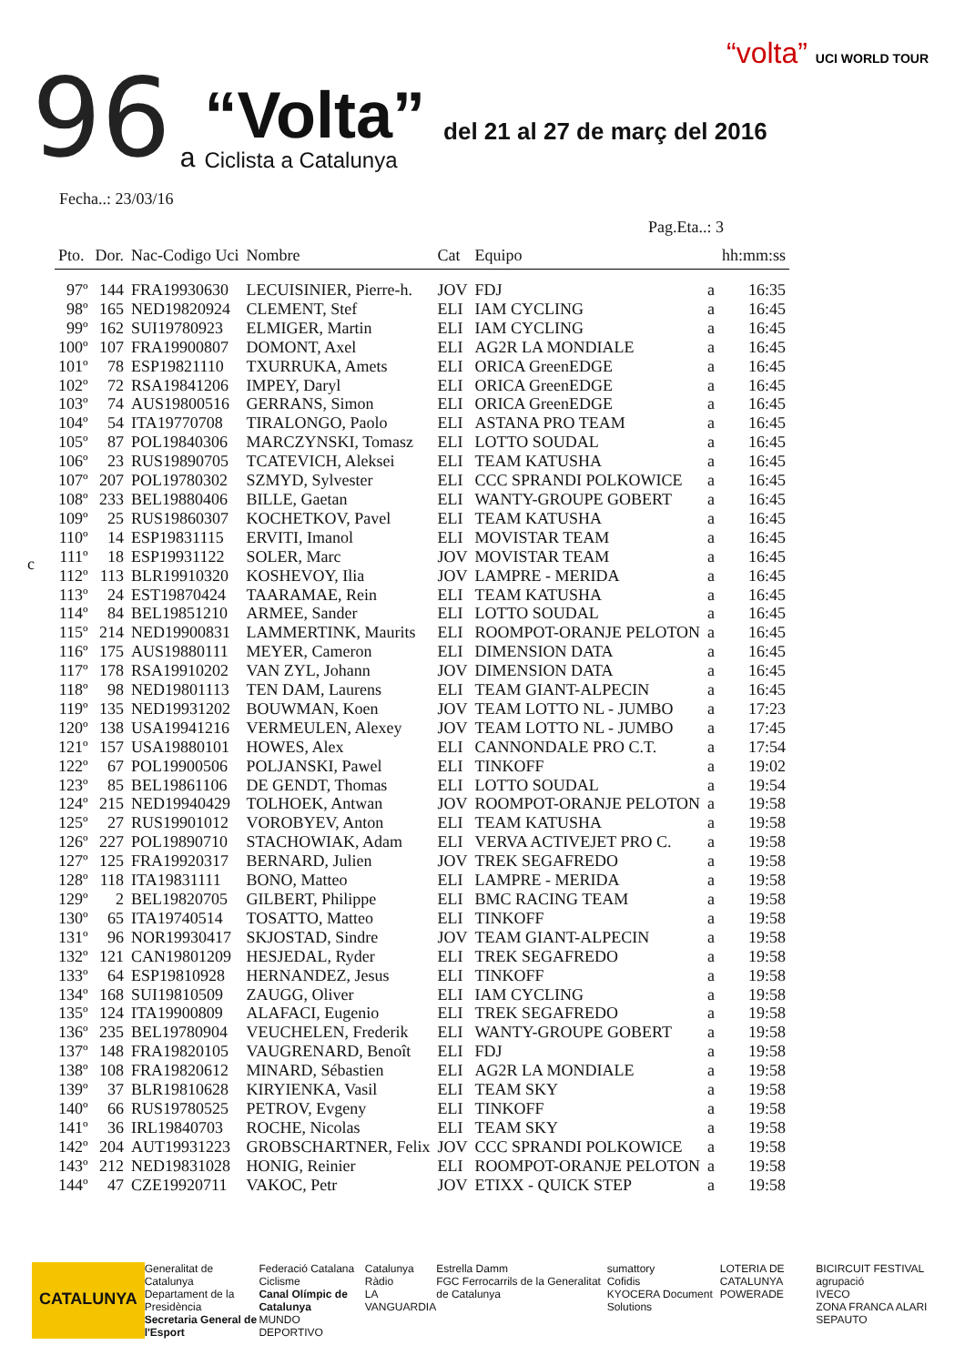96 a “Volta”
Ciclista a Catalunya del 21 al 27 de març del 2016
“volta” UCI WORLD TOUR
Fecha..: 23/03/16
Pag.Eta..: 3
c
| Pto. | Dor. | Nac-Codigo Uci | Nombre | Cat | Equipo | | hh:mm:ss |
| --- | --- | --- | --- | --- | --- | --- | --- |
| 97º | 144 | FRA19930630 | LECUISINIER, Pierre-h. | JOV | FDJ | a | 16:35 |
| 98º | 165 | NED19820924 | CLEMENT, Stef | ELI | IAM CYCLING | a | 16:45 |
| 99º | 162 | SUI19780923 | ELMIGER, Martin | ELI | IAM CYCLING | a | 16:45 |
| 100º | 107 | FRA19900807 | DOMONT, Axel | ELI | AG2R LA MONDIALE | a | 16:45 |
| 101º | 78 | ESP19821110 | TXURRUKA, Amets | ELI | ORICA GreenEDGE | a | 16:45 |
| 102º | 72 | RSA19841206 | IMPEY, Daryl | ELI | ORICA GreenEDGE | a | 16:45 |
| 103º | 74 | AUS19800516 | GERRANS, Simon | ELI | ORICA GreenEDGE | a | 16:45 |
| 104º | 54 | ITA19770708 | TIRALONGO, Paolo | ELI | ASTANA PRO TEAM | a | 16:45 |
| 105º | 87 | POL19840306 | MARCZYNSKI, Tomasz | ELI | LOTTO SOUDAL | a | 16:45 |
| 106º | 23 | RUS19890705 | TCATEVICH, Aleksei | ELI | TEAM KATUSHA | a | 16:45 |
| 107º | 207 | POL19780302 | SZMYD, Sylvester | ELI | CCC SPRANDI POLKOWICE | a | 16:45 |
| 108º | 233 | BEL19880406 | BILLE, Gaetan | ELI | WANTY-GROUPE GOBERT | a | 16:45 |
| 109º | 25 | RUS19860307 | KOCHETKOV, Pavel | ELI | TEAM KATUSHA | a | 16:45 |
| 110º | 14 | ESP19831115 | ERVITI, Imanol | ELI | MOVISTAR TEAM | a | 16:45 |
| 111º | 18 | ESP19931122 | SOLER, Marc | JOV | MOVISTAR TEAM | a | 16:45 |
| 112º | 113 | BLR19910320 | KOSHEVOY, Ilia | JOV | LAMPRE - MERIDA | a | 16:45 |
| 113º | 24 | EST19870424 | TAARAMAE, Rein | ELI | TEAM KATUSHA | a | 16:45 |
| 114º | 84 | BEL19851210 | ARMEE, Sander | ELI | LOTTO SOUDAL | a | 16:45 |
| 115º | 214 | NED19900831 | LAMMERTINK, Maurits | ELI | ROOMPOT-ORANJE PELOTON | a | 16:45 |
| 116º | 175 | AUS19880111 | MEYER, Cameron | ELI | DIMENSION DATA | a | 16:45 |
| 117º | 178 | RSA19910202 | VAN ZYL, Johann | JOV | DIMENSION DATA | a | 16:45 |
| 118º | 98 | NED19801113 | TEN DAM, Laurens | ELI | TEAM GIANT-ALPECIN | a | 16:45 |
| 119º | 135 | NED19931202 | BOUWMAN, Koen | JOV | TEAM LOTTO NL - JUMBO | a | 17:23 |
| 120º | 138 | USA19941216 | VERMEULEN, Alexey | JOV | TEAM LOTTO NL - JUMBO | a | 17:45 |
| 121º | 157 | USA19880101 | HOWES, Alex | ELI | CANNONDALE PRO C.T. | a | 17:54 |
| 122º | 67 | POL19900506 | POLJANSKI, Pawel | ELI | TINKOFF | a | 19:02 |
| 123º | 85 | BEL19861106 | DE GENDT, Thomas | ELI | LOTTO SOUDAL | a | 19:54 |
| 124º | 215 | NED19940429 | TOLHOEK, Antwan | JOV | ROOMPOT-ORANJE PELOTON | a | 19:58 |
| 125º | 27 | RUS19901012 | VOROBYEV, Anton | ELI | TEAM KATUSHA | a | 19:58 |
| 126º | 227 | POL19890710 | STACHOWIAK, Adam | ELI | VERVA ACTIVEJET PRO C. | a | 19:58 |
| 127º | 125 | FRA19920317 | BERNARD, Julien | JOV | TREK SEGAFREDO | a | 19:58 |
| 128º | 118 | ITA19831111 | BONO, Matteo | ELI | LAMPRE - MERIDA | a | 19:58 |
| 129º | 2 | BEL19820705 | GILBERT, Philippe | ELI | BMC RACING TEAM | a | 19:58 |
| 130º | 65 | ITA19740514 | TOSATTO, Matteo | ELI | TINKOFF | a | 19:58 |
| 131º | 96 | NOR19930417 | SKJOSTAD, Sindre | JOV | TEAM GIANT-ALPECIN | a | 19:58 |
| 132º | 121 | CAN19801209 | HESJEDAL, Ryder | ELI | TREK SEGAFREDO | a | 19:58 |
| 133º | 64 | ESP19810928 | HERNANDEZ, Jesus | ELI | TINKOFF | a | 19:58 |
| 134º | 168 | SUI19810509 | ZAUGG, Oliver | ELI | IAM CYCLING | a | 19:58 |
| 135º | 124 | ITA19900809 | ALAFACI, Eugenio | ELI | TREK SEGAFREDO | a | 19:58 |
| 136º | 235 | BEL19780904 | VEUCHELEN, Frederik | ELI | WANTY-GROUPE GOBERT | a | 19:58 |
| 137º | 148 | FRA19820105 | VAUGRENARD, Benoît | ELI | FDJ | a | 19:58 |
| 138º | 108 | FRA19820612 | MINARD, Sébastien | ELI | AG2R LA MONDIALE | a | 19:58 |
| 139º | 37 | BLR19810628 | KIRYIENKA, Vasil | ELI | TEAM SKY | a | 19:58 |
| 140º | 66 | RUS19780525 | PETROV, Evgeny | ELI | TINKOFF | a | 19:58 |
| 141º | 36 | IRL19840703 | ROCHE, Nicolas | ELI | TEAM SKY | a | 19:58 |
| 142º | 204 | AUT19931223 | GROBSCHARTNER, Felix | JOV | CCC SPRANDI POLKOWICE | a | 19:58 |
| 143º | 212 | NED19831028 | HONIG, Reinier | ELI | ROOMPOT-ORANJE PELOTON | a | 19:58 |
| 144º | 47 | CZE19920711 | VAKOC, Petr | JOV | ETIXX - QUICK STEP | a | 19:58 |
CATALUNYA
Generalitat de Catalunya
Departament de la Presidència
Secretaria General de l'Esport
Federació Catalana Ciclisme
Canal Olímpic de Catalunya
MUNDO DEPORTIVO
Catalunya Ràdio
LA VANGUARDIA
Estrella Damm
FGC Ferrocarrils de la Generalitat de Catalunya
sumattory
Cofidis
KYOCERA Document Solutions
LOTERIA DE CATALUNYA
POWERADE
BICIRCUIT FESTIVAL
agrupació
IVECO
ZONA FRANCA ALARI SEPAUTO